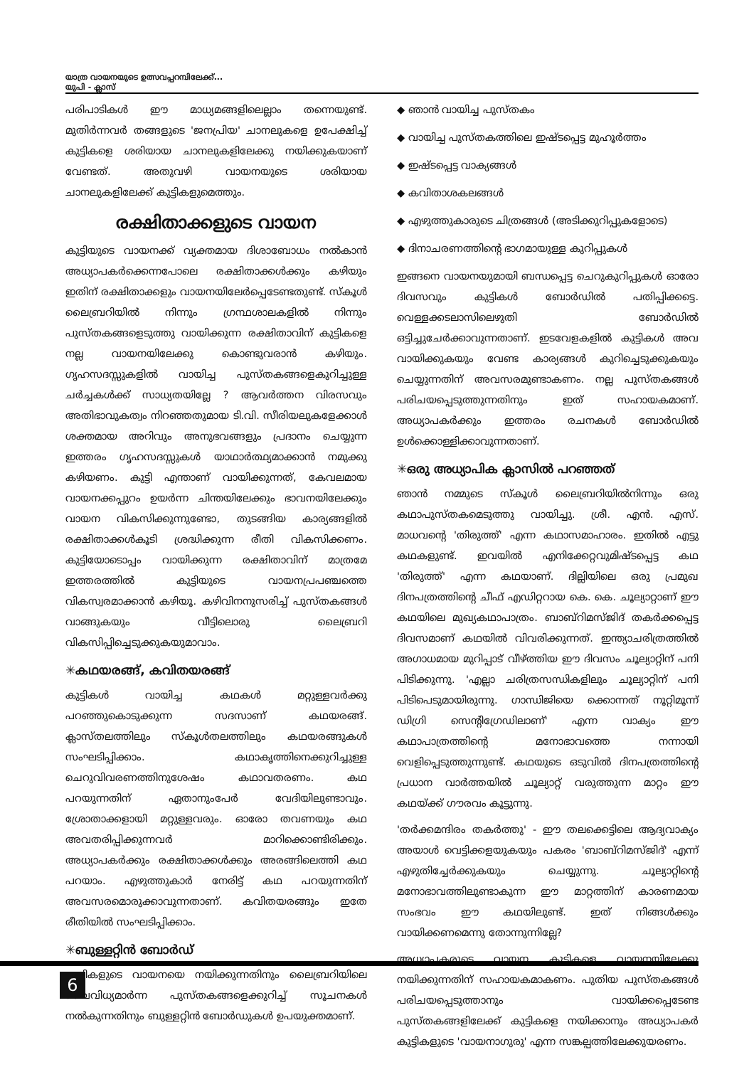യാത്ര വായനയുടെ ഉത്സവപ്പറമ്പിലേക്ക്...
യുപി - ക്ലാസ്
പരിപാടികൾ ഈ മാധ്യമങ്ങളിലെല്ലാം തന്നെയുണ്ട്. മുതിർന്നവർ തങ്ങളുടെ 'ജനപ്രിയ' ചാനലുകളെ ഉപേക്ഷിച്ച് കുട്ടികളെ ശരിയായ ചാനലുകളിലേക്കു നയിക്കുകയാണ് വേണ്ടത്. അതുവഴി വായനയുടെ ശരിയായ ചാനലുകളിലേക്ക് കുട്ടികളുമെത്തും.
രക്ഷിതാക്കളുടെ വായന
കുട്ടിയുടെ വായനക്ക് വ്യക്തമായ ദിശാബോധം നൽകാൻ അധ്യാപകർക്കെന്നപോലെ രക്ഷിതാക്കൾക്കും കഴിയും ഇതിന് രക്ഷിതാക്കളും വായനയിലേർപ്പെടേണ്ടതുണ്ട്. സ്കൂൾ ലൈബ്രറിയിൽ നിന്നും ഗ്രന്ഥശാലകളിൽ നിന്നും പുസ്തകങ്ങളെടുത്തു വായിക്കുന്ന രക്ഷിതാവിന് കുട്ടികളെ നല്ല വായനയിലേക്കു കൊണ്ടുവരാൻ കഴിയും. ഗൃഹസദസ്സുകളിൽ വായിച്ച പുസ്തകങ്ങളെകുറിച്ചുള്ള ചർച്ചകൾക്ക് സാധ്യതയില്ലേ ? ആവർത്തന വിരസവും അതിഭാവുകത്വം നിറഞ്ഞതുമായ ടി.വി. സീരിയലുകളേക്കാൾ ശക്തമായ അറിവും അനുഭവങ്ങളും പ്രദാനം ചെയ്യുന്ന ഇത്തരം ഗൃഹസദസ്സുകൾ യാഥാർത്ഥ്യമാക്കാൻ നമുക്കു കഴിയണം. കുട്ടി എന്താണ് വായിക്കുന്നത്, കേവലമായ വായനക്കപ്പുറം ഉയർന്ന ചിന്തയിലേക്കും ഭാവനയിലേക്കും വായന വികസിക്കുന്നുണ്ടോ, തുടങ്ങിയ കാര്യങ്ങളിൽ രക്ഷിതാക്കൾകൂടി ശ്രദ്ധിക്കുന്ന രീതി വികസിക്കണം. കുട്ടിയോടൊപ്പം വായിക്കുന്ന രക്ഷിതാവിന് മാത്രമേ ഇത്തരത്തിൽ കുട്ടിയുടെ വായനപ്രപഞ്ചത്തെ വികസ്വരമാക്കാൻ കഴിയൂ. കഴിവിനനുസരിച്ച് പുസ്തകങ്ങൾ വാങ്ങുകയും വീട്ടിലൊരു ലൈബ്രറി വികസിപ്പിച്ചെടുക്കുകയുമാവാം.
✳കഥയരങ്ങ്, കവിതയരങ്ങ്
കുട്ടികൾ വായിച്ച കഥകൾ മറ്റുള്ളവർക്കു പറഞ്ഞുകൊടുക്കുന്ന സദസാണ് കഥയരങ്ങ്. ക്ലാസ്തലത്തിലും സ്കൂൾതലത്തിലും കഥയരങ്ങുകൾ സംഘടിപ്പിക്കാം. കഥാകൃത്തിനെക്കുറിച്ചുള്ള ചെറുവിവരണത്തിനുശേഷം കഥാവതരണം. കഥ പറയുന്നതിന് ഏതാനുംപേർ വേദിയിലുണ്ടാവും. ശ്രോതാക്കളായി മറ്റുള്ളവരും. ഓരോ തവണയും കഥ അവതരിപ്പിക്കുന്നവർ മാറിക്കൊണ്ടിരിക്കും. അധ്യാപകർക്കും രക്ഷിതാക്കൾക്കും അരങ്ങിലെത്തി കഥ പറയാം. എഴുത്തുകാർ നേരിട്ട് കഥ പറയുന്നതിന് അവസരമൊരുക്കാവുന്നതാണ്. കവിതയരങ്ങും ഇതേ രീതിയിൽ സംഘടിപ്പിക്കാം.
✳ബുള്ളറ്റിൻ ബോർഡ്
കുട്ടികളുടെ വായനയെ നയിക്കുന്നതിനും ലൈബ്രറിയിലെ വൈവിധ്യമാർന്ന പുസ്തകങ്ങളെക്കുറിച്ച് സൂചനകൾ നൽകുന്നതിനും ബുള്ളറ്റിൻ ബോർഡുകൾ ഉപയുക്തമാണ്.
◆ ഞാൻ വായിച്ച പുസ്തകം
◆ വായിച്ച പുസ്തകത്തിലെ ഇഷ്ടപ്പെട്ട മുഹൂർത്തം
◆ ഇഷ്ടപ്പെട്ട വാക്യങ്ങൾ
◆ കവിതാശകലങ്ങൾ
◆ എഴുത്തുകാരുടെ ചിത്രങ്ങൾ (അടിക്കുറിപ്പുകളോടെ)
◆ ദിനാചരണത്തിന്റെ ഭാഗമായുള്ള കുറിപ്പുകൾ
ഇങ്ങനെ വായനയുമായി ബന്ധപ്പെട്ട ചെറുകുറിപ്പുകൾ ഓരോ ദിവസവും കുട്ടികൾ ബോർഡിൽ പതിപ്പിക്കട്ടെ. വെള്ളക്കടലാസിലെഴുതി ബോർഡിൽ ഒട്ടിച്ചുചേർക്കാവുന്നതാണ്. ഇടവേളകളിൽ കുട്ടികൾ അവ വായിക്കുകയും വേണ്ട കാര്യങ്ങൾ കുറിച്ചെടുക്കുകയും ചെയ്യുന്നതിന് അവസരമുണ്ടാകണം. നല്ല പുസ്തകങ്ങൾ പരിചയപ്പെടുത്തുന്നതിനും ഇത് സഹായകമാണ്. അധ്യാപകർക്കും ഇത്തരം രചനകൾ ബോർഡിൽ ഉൾക്കൊള്ളിക്കാവുന്നതാണ്.
✳ഒരു അധ്യാപിക ക്ലാസിൽ പറഞ്ഞത്
ഞാൻ നമ്മുടെ സ്കൂൾ ലൈബ്രറിയിൽനിന്നും ഒരു കഥാപുസ്തകമെടുത്തു വായിച്ചു. ശ്രീ. എൻ. എസ്. മാധവന്റെ 'തിരുത്ത്' എന്ന കഥാസമാഹാരം. ഇതിൽ എട്ടു കഥകളുണ്ട്. ഇവയിൽ എനിക്കേറ്റവുമിഷ്ടപ്പെട്ട കഥ 'തിരുത്ത്' എന്ന കഥയാണ്. ദില്ലിയിലെ ഒരു പ്രമുഖ ദിനപത്രത്തിന്റെ ചീഫ് എഡിറ്ററായ കെ. കെ. ചൂല്യാറ്റാണ് ഈ കഥയിലെ മുഖ്യകഥാപാത്രം. ബാബ്റിമസ്ജിദ് തകർക്കപ്പെട്ട ദിവസമാണ് കഥയിൽ വിവരിക്കുന്നത്. ഇന്ത്യാചരിത്രത്തിൽ അഗാധമായ മുറിപ്പാട് വീഴ്ത്തിയ ഈ ദിവസം ചൂല്യാറ്റിന് പനി പിടിക്കുന്നു. 'എല്ലാ ചരിത്രസന്ധികളിലും ചൂല്യാറ്റിന് പനി പിടിപെടുമായിരുന്നു. ഗാന്ധിജിയെ ക്കൊന്നത് നൂറ്റിമൂന്ന് ഡിഗ്രി സെന്റിഗ്രേഡിലാണ്' എന്ന വാക്യം ഈ കഥാപാത്രത്തിന്റെ മനോഭാവത്തെ നന്നായി വെളിപ്പെടുത്തുന്നുണ്ട്. കഥയുടെ ഒടുവിൽ ദിനപത്രത്തിന്റെ പ്രധാന വാർത്തയിൽ ചൂല്യാറ്റ് വരുത്തുന്ന മാറ്റം ഈ കഥയ്ക്ക് ഗൗരവം കൂട്ടുന്നു.
'തർക്കമന്ദിരം തകർത്തു' - ഈ തലക്കെട്ടിലെ ആദ്യവാക്യം അയാൾ വെട്ടിക്കളയുകയും പകരം 'ബാബ്റിമസ്ജിദ്' എന്ന് എഴുതിച്ചേർക്കുകയും ചെയ്യുന്നു. ചൂല്യാറ്റിന്റെ മനോഭാവത്തിലുണ്ടാകുന്ന ഈ മാറ്റത്തിന് കാരണമായ സംഭവം ഈ കഥയിലുണ്ട്. ഇത് നിങ്ങൾക്കും വായിക്കണമെന്നു തോന്നുന്നില്ലേ?
അധ്യാപകരുടെ വായന കുട്ടികളെ വായനയിലേക്കു നയിക്കുന്നതിന് സഹായകമാകണം. പുതിയ പുസ്തകങ്ങൾ പരിചയപ്പെടുത്താനും വായിക്കപ്പെടേണ്ട പുസ്തകങ്ങളിലേക്ക് കുട്ടികളെ നയിക്കാനും അധ്യാപകർ കുട്ടികളുടെ 'വായനാഗുരു' എന്ന സങ്കല്പത്തിലേക്കുയരണം.
6